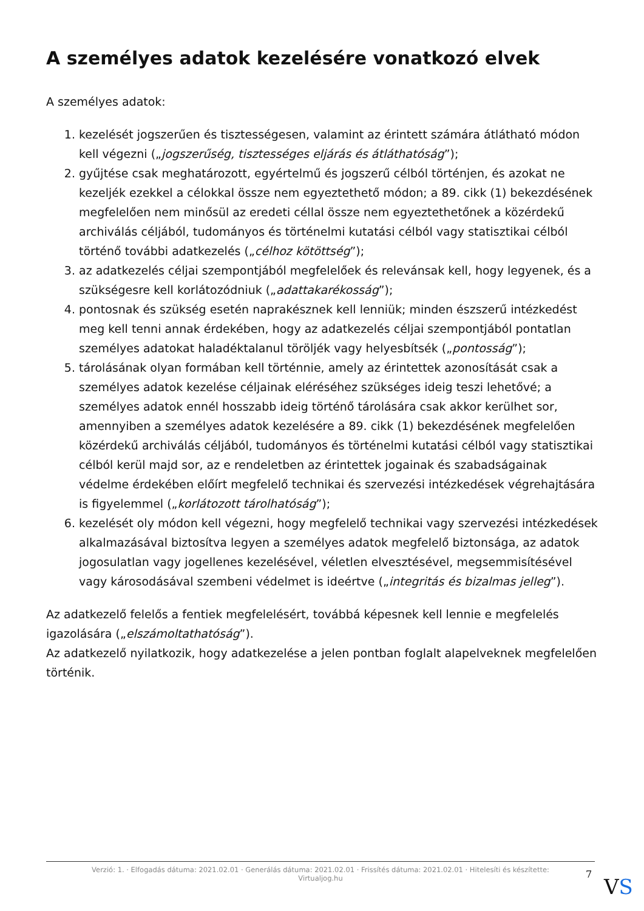A személyes adatok kezelésére vonatkozó elvek
A személyes adatok:
1. kezelését jogszerűen és tisztességesen, valamint az érintett számára átlátható módon kell végezni („jogszerűség, tisztességes eljárás és átláthatóság”);
2. gyűjtése csak meghatározott, egyértelmű és jogszerű célból történjen, és azokat ne kezeljék ezekkel a célokkal össze nem egyeztethető módon; a 89. cikk (1) bekezdésének megfelelően nem minősül az eredeti céllal össze nem egyeztethetőnek a közérdekű archiválás céljából, tudományos és történelmi kutatási célból vagy statisztikai célból történő további adatkezelés („célhoz kötöttség”);
3. az adatkezelés céljai szempontjából megfelelőek és relevánsak kell, hogy legyenek, és a szükségesre kell korlátozódniuk („adattakarékosság”);
4. pontosnak és szükség esetén naprakésznek kell lenniük; minden észszerű intézkedést meg kell tenni annak érdekében, hogy az adatkezelés céljai szempontjából pontatlan személyes adatokat haladéktalanul töröljék vagy helyesbítsék („pontosság”);
5. tárolásának olyan formában kell történnie, amely az érintettek azonosítását csak a személyes adatok kezelése céljainak eléréséhez szükséges ideig teszi lehetővé; a személyes adatok ennél hosszabb ideig történő tárolására csak akkor kerülhet sor, amennyiben a személyes adatok kezelésére a 89. cikk (1) bekezdésének megfelelően közérdekű archiválás céljából, tudományos és történelmi kutatási célból vagy statisztikai célból kerül majd sor, az e rendeletben az érintettek jogainak és szabadságainak védelme érdekében előírt megfelelő technikai és szervezési intézkedések végrehajtására is figyelemmel („korlátozott tárolhatóság”);
6. kezelését oly módon kell végezni, hogy megfelelő technikai vagy szervezési intézkedések alkalmazásával biztosítva legyen a személyes adatok megfelelő biztonsága, az adatok jogosulatlan vagy jogellenes kezelésével, véletlen elvesztésével, megsemmisítésével vagy károsodásával szembeni védelmet is ideértve („integritás és bizalmas jelleg”).
Az adatkezelő felelős a fentiek megfelelésért, továbbá képesnek kell lennie e megfelelés igazolására („elszámoltathatóság”).
Az adatkezelő nyilatkozik, hogy adatkezelése a jelen pontban foglalt alapelveknek megfelelően történik.
Verzió: 1. · Elfogadás dátuma: 2021.02.01 · Generálás dátuma: 2021.02.01 · Frissítés dátuma: 2021.02.01 · Hitelesíti és készítette:
Virtualjog.hu
7
VS